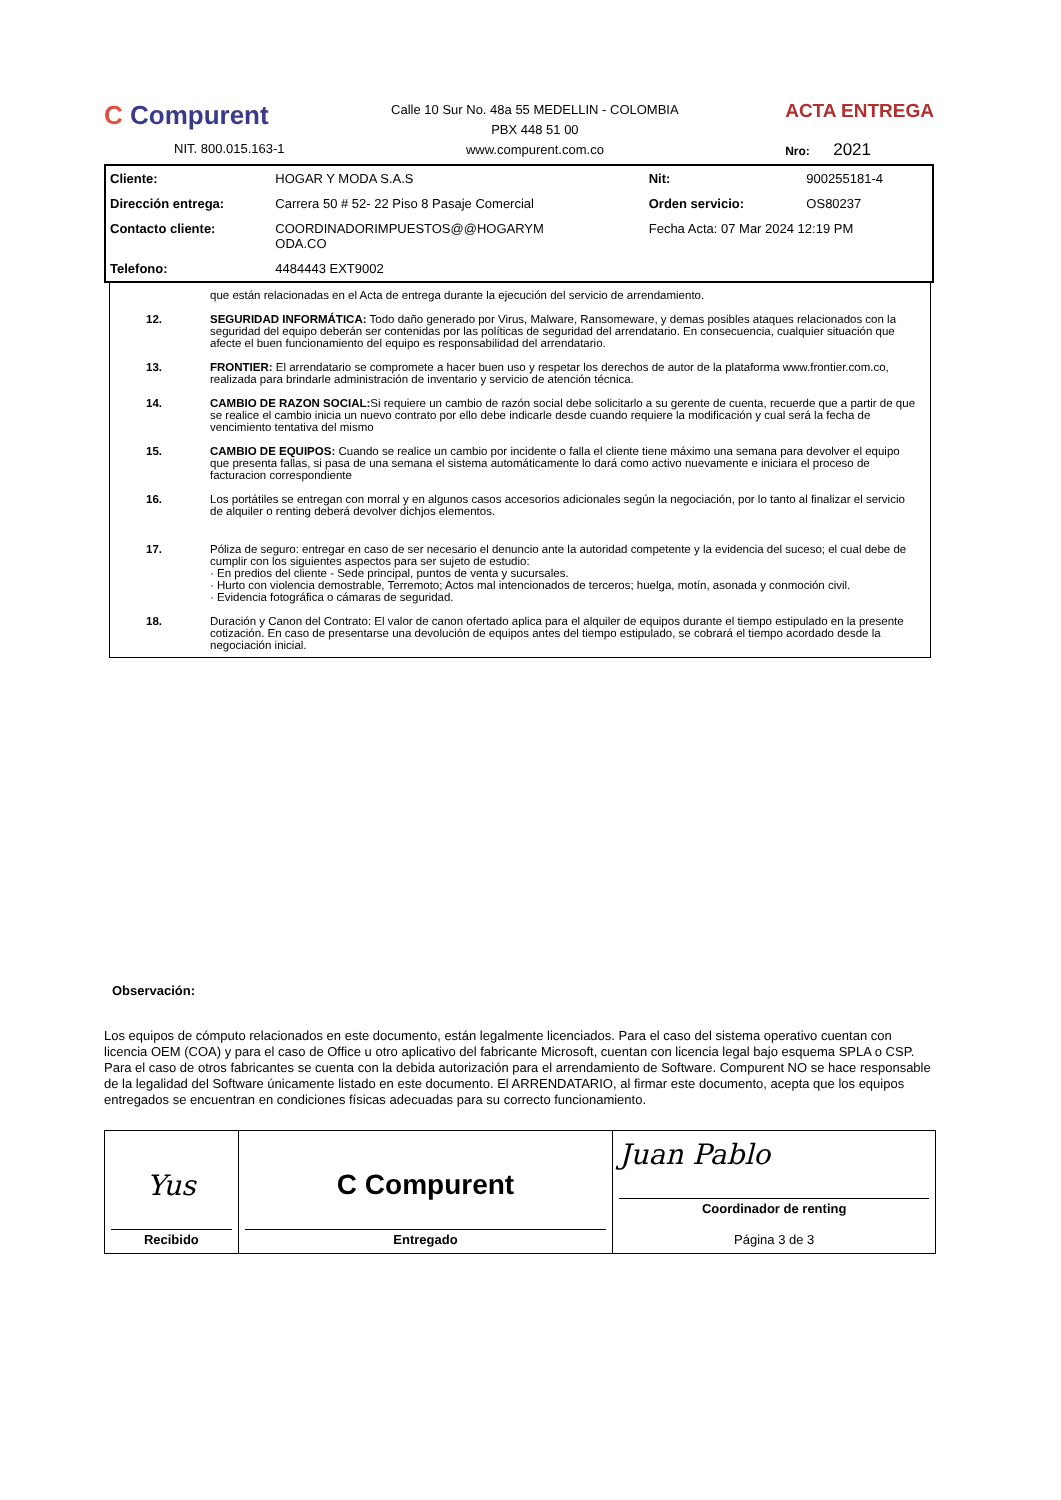C Compurent
NIT. 800.015.163-1
Calle 10 Sur No. 48a 55 MEDELLIN - COLOMBIA
PBX 448 51 00
www.compurent.com.co
ACTA ENTREGA
Nro: 2021
| Cliente: | HOGAR Y MODA S.A.S | Nit: | 900255181-4 |
| Dirección entrega: | Carrera 50 # 52- 22 Piso 8 Pasaje Comercial | Orden servicio: | OS80237 |
| Contacto cliente: | COORDINADORIMPUESTOS@@HOGARYM ODA.CO | Fecha Acta: 07 Mar 2024 12:19 PM | |
| Telefono: | 4484443 EXT9002 | | |
que están relacionadas en el Acta de entrega durante la ejecución del servicio de arrendamiento.
12. SEGURIDAD INFORMÁTICA: Todo daño generado por Virus, Malware, Ransomeware, y demas posibles ataques relacionados con la seguridad del equipo deberán ser contenidas por las políticas de seguridad del arrendatario. En consecuencia, cualquier situación que afecte el buen funcionamiento del equipo es responsabilidad del arrendatario.
13. FRONTIER: El arrendatario se compromete a hacer buen uso y respetar los derechos de autor de la plataforma www.frontier.com.co, realizada para brindarle administración de inventario y servicio de atención técnica.
14. CAMBIO DE RAZON SOCIAL: Si requiere un cambio de razón social debe solicitarlo a su gerente de cuenta, recuerde que a partir de que se realice el cambio inicia un nuevo contrato por ello debe indicarle desde cuando requiere la modificación y cual será la fecha de vencimiento tentativa del mismo
15. CAMBIO DE EQUIPOS: Cuando se realice un cambio por incidente o falla el cliente tiene máximo una semana para devolver el equipo que presenta fallas, si pasa de una semana el sistema automáticamente lo dará como activo nuevamente e iniciara el proceso de facturacion correspondiente
16. Los portátiles se entregan con morral y en algunos casos accesorios adicionales según la negociación, por lo tanto al finalizar el servicio de alquiler o renting deberá devolver dichjos elementos.
17. Póliza de seguro: entregar en caso de ser necesario el denuncio ante la autoridad competente y la evidencia del suceso; el cual debe de cumplir con los siguientes aspectos para ser sujeto de estudio:
· En predios del cliente - Sede principal, puntos de venta y sucursales.
· Hurto con violencia demostrable, Terremoto; Actos mal intencionados de terceros; huelga, motín, asonada y conmoción civil.
· Evidencia fotográfica o cámaras de seguridad.
18. Duración y Canon del Contrato: El valor de canon ofertado aplica para el alquiler de equipos durante el tiempo estipulado en la presente cotización. En caso de presentarse una devolución de equipos antes del tiempo estipulado, se cobrará el tiempo acordado desde la negociación inicial.
Observación:
Los equipos de cómputo relacionados en este documento, están legalmente licenciados. Para el caso del sistema operativo cuentan con licencia OEM (COA) y para el caso de Office u otro aplicativo del fabricante Microsoft, cuentan con licencia legal bajo esquema SPLA o CSP. Para el caso de otros fabricantes se cuenta con la debida autorización para el arrendamiento de Software. Compurent NO se hace responsable de la legalidad del Software únicamente listado en este documento. El ARRENDATARIO, al firmar este documento, acepta que los equipos entregados se encuentran en condiciones físicas adecuadas para su correcto funcionamiento.
| Yus Recibido | C Compurent Entregado | Juan Pablo Coordinador de renting Página 3 de 3 |